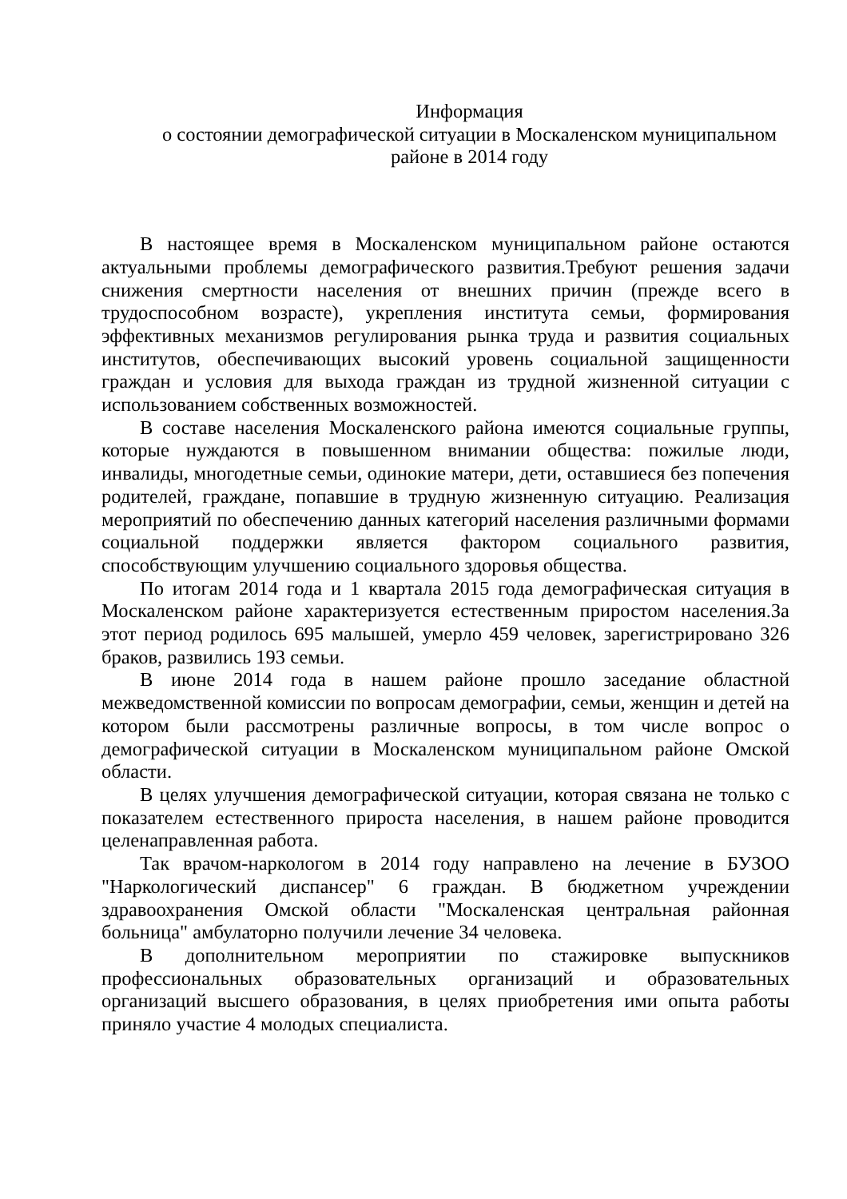Информация
о состоянии демографической ситуации в Москаленском муниципальном
районе в 2014 году
В настоящее время в Москаленском муниципальном районе остаются актуальными проблемы демографического развития.Требуют решения задачи снижения смертности населения от внешних причин (прежде всего в трудоспособном возрасте), укрепления института семьи, формирования эффективных механизмов регулирования рынка труда и развития социальных институтов, обеспечивающих высокий уровень социальной защищенности граждан и условия для выхода граждан из трудной жизненной ситуации с использованием собственных возможностей.
В составе населения Москаленского района имеются социальные группы, которые нуждаются в повышенном внимании общества: пожилые люди, инвалиды, многодетные семьи, одинокие матери, дети, оставшиеся без попечения родителей, граждане, попавшие в трудную жизненную ситуацию. Реализация мероприятий по обеспечению данных категорий населения различными формами социальной поддержки является фактором социального развития, способствующим улучшению социального здоровья общества.
По итогам 2014 года и 1 квартала 2015 года демографическая ситуация в Москаленском районе характеризуется естественным приростом населения.За этот период родилось 695 малышей, умерло 459 человек, зарегистрировано 326 браков, развились 193 семьи.
В июне 2014 года в нашем районе прошло заседание областной межведомственной комиссии по вопросам демографии, семьи, женщин и детей на котором были рассмотрены различные вопросы, в том числе вопрос о демографической ситуации в Москаленском муниципальном районе Омской области.
В целях улучшения демографической ситуации, которая связана не только с показателем естественного прироста населения, в нашем районе проводится целенаправленная работа.
Так врачом-наркологом в 2014 году направлено на лечение в БУЗОО "Наркологический диспансер" 6 граждан. В бюджетном учреждении здравоохранения Омской области "Москаленская центральная районная больница" амбулаторно получили лечение 34 человека.
В дополнительном мероприятии по стажировке выпускников профессиональных образовательных организаций и образовательных организаций высшего образования, в целях приобретения ими опыта работы приняло участие 4 молодых специалиста.